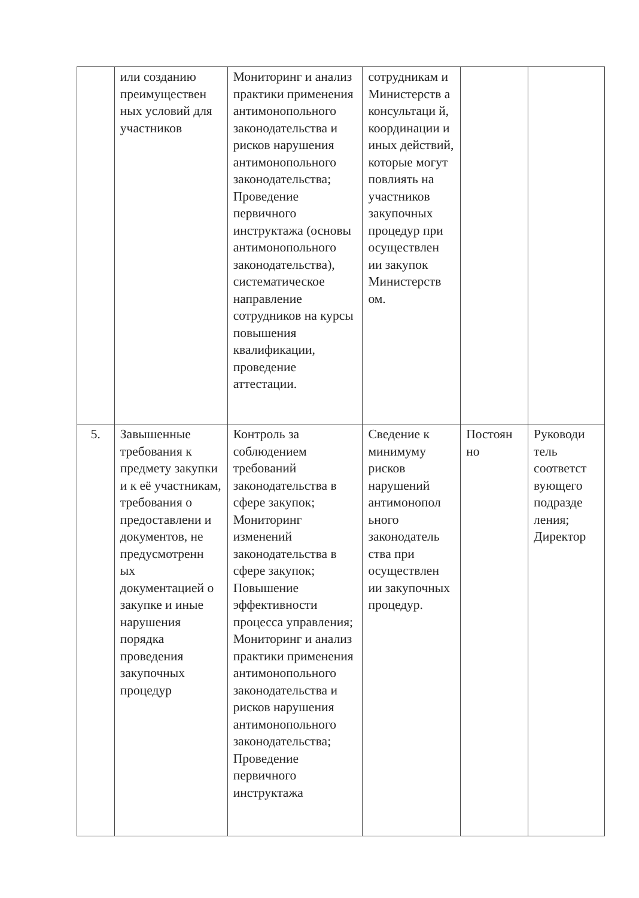| | или созданию преимуществен ных условий для участников | Мониторинг и анализ практики применения антимонопольного законодательства и рисков нарушения антимонопольного законодательства; Проведение первичного инструктажа (основы антимонопольного законодательства), систематическое направление сотрудников на курсы повышения квалификации, проведение аттестации. | сотрудникам и Министерств а консультаци й, координации и иных действий, которые могут повлиять на участников закупочных процедур при осуществлен ии закупок Министерств ом. | | |
| 5. | Завышенные требования к предмету закупки и к её участникам, требования о предоставлени и документов, не предусмотренн ых документацией о закупке и иные нарушения порядка проведения закупочных процедур | Контроль за соблюдением требований законодательства в сфере закупок; Мониторинг изменений законодательства в сфере закупок; Повышение эффективности процесса управления; Мониторинг и анализ практики применения антимонопольного законодательства и рисков нарушения антимонопольного законодательства; Проведение первичного инструктажа | Сведение к минимуму рисков нарушений антимонопол ьного законодатель ства при осуществлен ии закупочных процедур. | Постоян но | Руководи тель соответст вующего подразде ления; Директор |